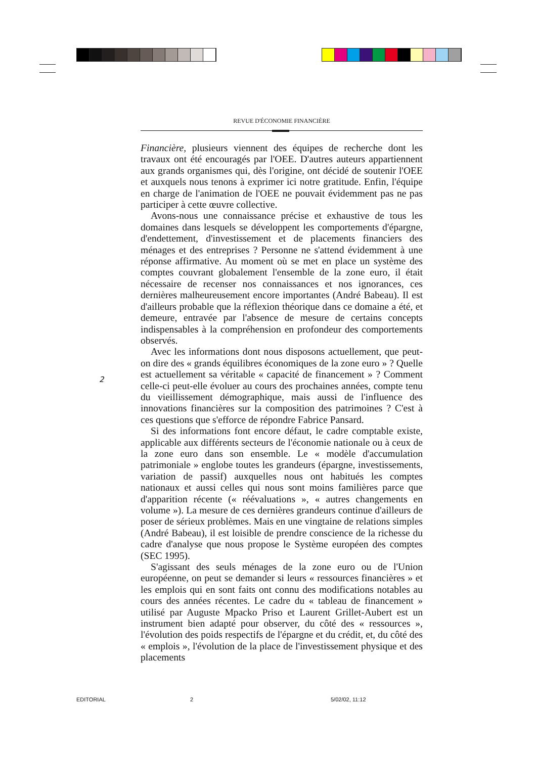REVUE D'ÉCONOMIE FINANCIÈRE
Financière, plusieurs viennent des équipes de recherche dont les travaux ont été encouragés par l'OEE. D'autres auteurs appartiennent aux grands organismes qui, dès l'origine, ont décidé de soutenir l'OEE et auxquels nous tenons à exprimer ici notre gratitude. Enfin, l'équipe en charge de l'animation de l'OEE ne pouvait évidemment pas ne pas participer à cette œuvre collective.
Avons-nous une connaissance précise et exhaustive de tous les domaines dans lesquels se développent les comportements d'épargne, d'endettement, d'investissement et de placements financiers des ménages et des entreprises ? Personne ne s'attend évidemment à une réponse affirmative. Au moment où se met en place un système des comptes couvrant globalement l'ensemble de la zone euro, il était nécessaire de recenser nos connaissances et nos ignorances, ces dernières malheureusement encore importantes (André Babeau). Il est d'ailleurs probable que la réflexion théorique dans ce domaine a été, et demeure, entravée par l'absence de mesure de certains concepts indispensables à la compréhension en profondeur des comportements observés.
Avec les informations dont nous disposons actuellement, que peut-on dire des « grands équilibres économiques de la zone euro » ? Quelle est actuellement sa véritable « capacité de financement » ? Comment celle-ci peut-elle évoluer au cours des prochaines années, compte tenu du vieillissement démographique, mais aussi de l'influence des innovations financières sur la composition des patrimoines ? C'est à ces questions que s'efforce de répondre Fabrice Pansard.
Si des informations font encore défaut, le cadre comptable existe, applicable aux différents secteurs de l'économie nationale ou à ceux de la zone euro dans son ensemble. Le « modèle d'accumulation patrimoniale » englobe toutes les grandeurs (épargne, investissements, variation de passif) auxquelles nous ont habitués les comptes nationaux et aussi celles qui nous sont moins familières parce que d'apparition récente (« réévaluations », « autres changements en volume »). La mesure de ces dernières grandeurs continue d'ailleurs de poser de sérieux problèmes. Mais en une vingtaine de relations simples (André Babeau), il est loisible de prendre conscience de la richesse du cadre d'analyse que nous propose le Système européen des comptes (SEC 1995).
S'agissant des seuls ménages de la zone euro ou de l'Union européenne, on peut se demander si leurs « ressources financières » et les emplois qui en sont faits ont connu des modifications notables au cours des années récentes. Le cadre du « tableau de financement » utilisé par Auguste Mpacko Priso et Laurent Grillet-Aubert est un instrument bien adapté pour observer, du côté des « ressources », l'évolution des poids respectifs de l'épargne et du crédit, et, du côté des « emplois », l'évolution de la place de l'investissement physique et des placements
2
EDITORIAL 2 5/02/02, 11:12